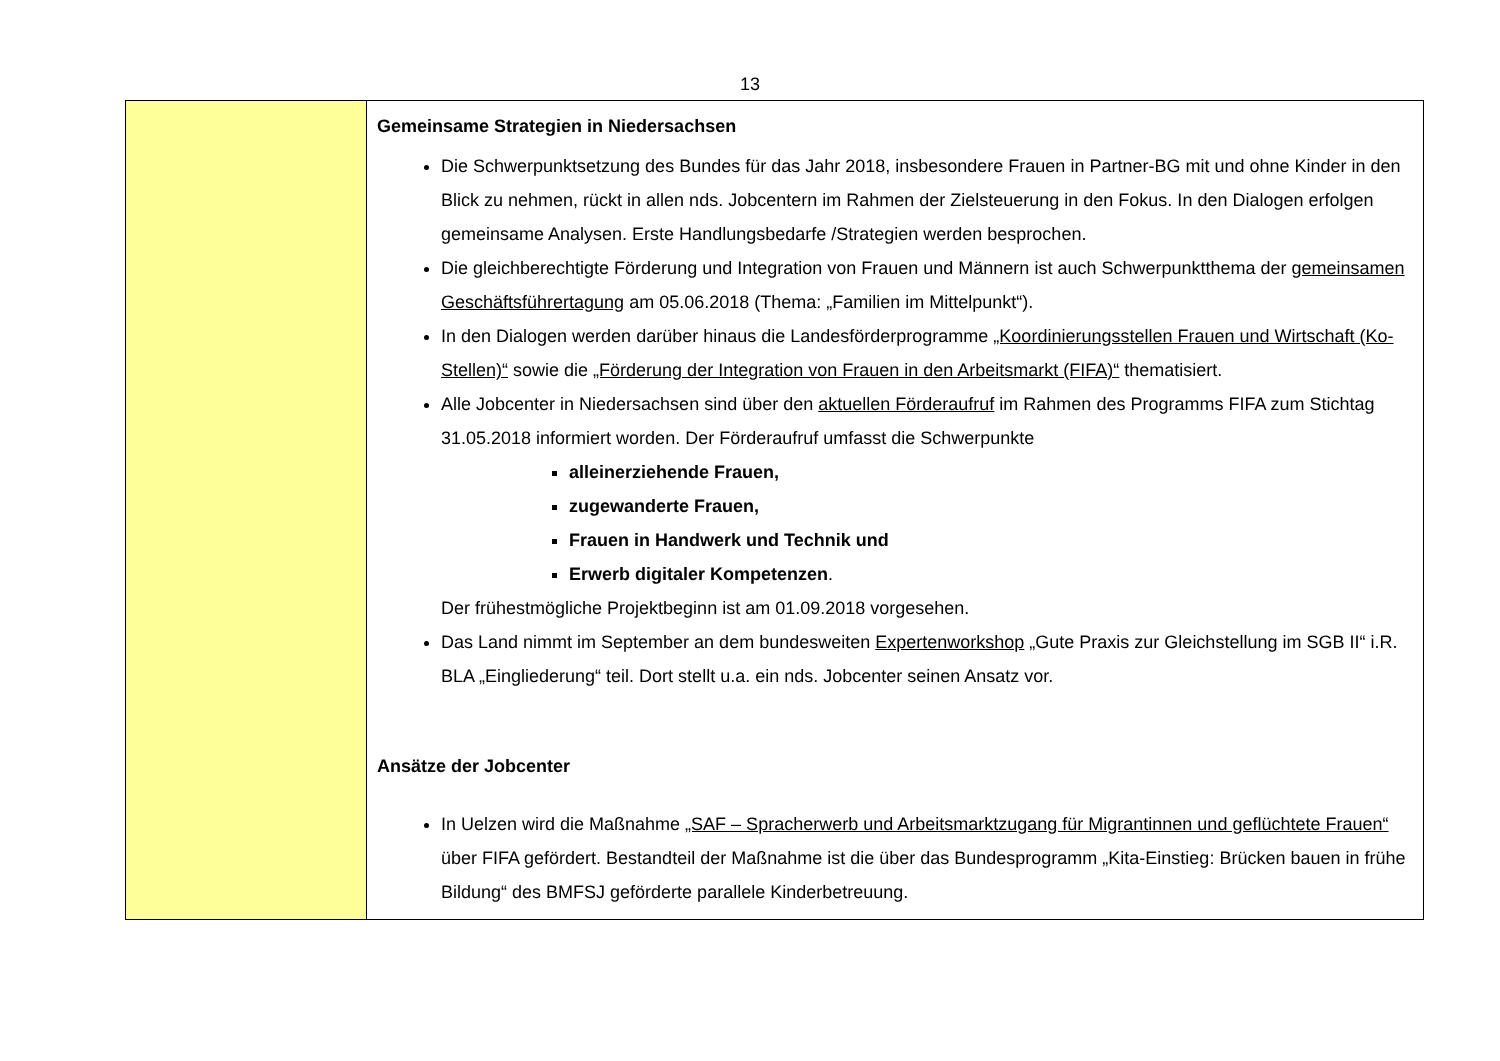13
| | Gemeinsame Strategien in Niedersachsen Die Schwerpunktsetzung des Bundes für das Jahr 2018, insbesondere Frauen in Partner-BG mit und ohne Kinder in den Blick zu nehmen, rückt in allen nds. Jobcentern im Rahmen der Zielsteuerung in den Fokus. In den Dialogen erfolgen gemeinsame Analysen. Erste Handlungsbedarfe /Strategien werden besprochen. Die gleichberechtigte Förderung und Integration von Frauen und Männern ist auch Schwerpunktthema der gemeinsamen Geschäftsführertagung am 05.06.2018 (Thema: „Familien im Mittelpunkt“). In den Dialogen werden darüber hinaus die Landesförderprogramme „Koordinierungsstellen Frauen und Wirtschaft (Ko-Stellen)“ sowie die „Förderung der Integration von Frauen in den Arbeitsmarkt (FIFA)“ thematisiert. Alle Jobcenter in Niedersachsen sind über den aktuellen Förderaufruf im Rahmen des Programms FIFA zum Stichtag 31.05.2018 informiert worden. Der Förderaufruf umfasst die Schwerpunkte alleinerziehende Frauen, zugewanderte Frauen, Frauen in Handwerk und Technik und Erwerb digitaler Kompetenzen . Der frühestmögliche Projektbeginn ist am 01.09.2018 vorgesehen. Das Land nimmt im September an dem bundesweiten Expertenworkshop „Gute Praxis zur Gleichstellung im SGB II“ i.R. BLA „Eingliederung“ teil. Dort stellt u.a. ein nds. Jobcenter seinen Ansatz vor. Ansätze der Jobcenter In Uelzen wird die Maßnahme „SAF – Spracherwerb und Arbeitsmarktzugang für Migrantinnen und geflüchtete Frauen“ über FIFA gefördert. Bestandteil der Maßnahme ist die über das Bundesprogramm „Kita-Einstieg: Brücken bauen in frühe Bildung“ des BMFSJ geförderte parallele Kinderbetreuung. |